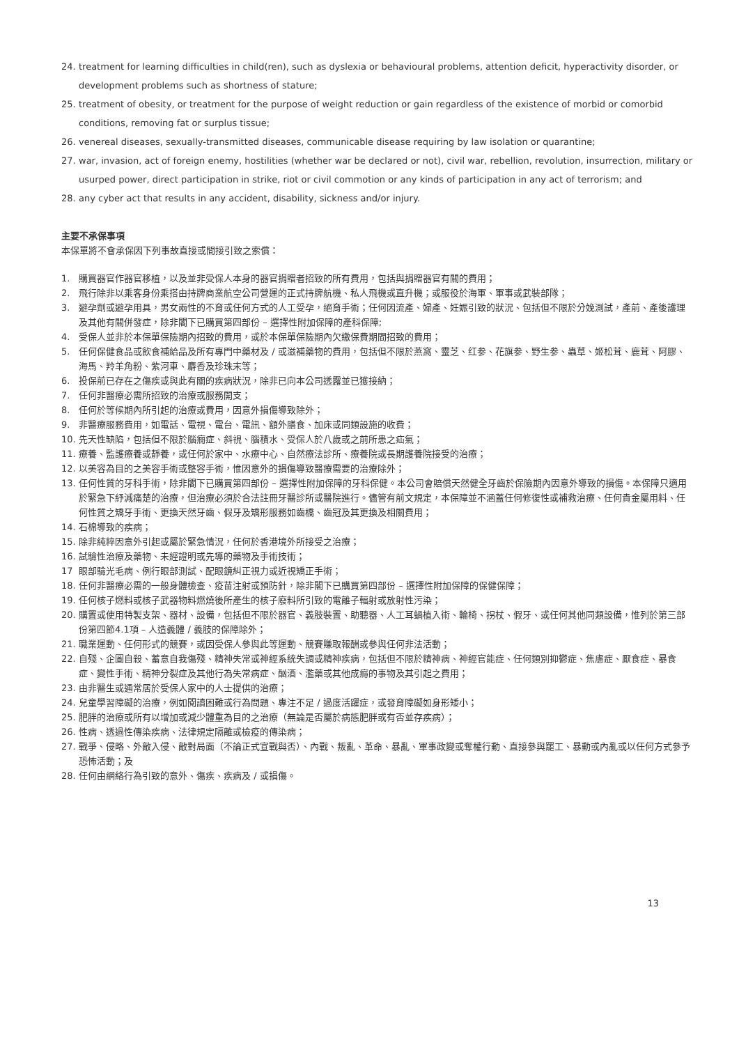24. treatment for learning difficulties in child(ren), such as dyslexia or behavioural problems, attention deficit, hyperactivity disorder, or development problems such as shortness of stature;
25. treatment of obesity, or treatment for the purpose of weight reduction or gain regardless of the existence of morbid or comorbid conditions, removing fat or surplus tissue;
26. venereal diseases, sexually-transmitted diseases, communicable disease requiring by law isolation or quarantine;
27. war, invasion, act of foreign enemy, hostilities (whether war be declared or not), civil war, rebellion, revolution, insurrection, military or usurped power, direct participation in strike, riot or civil commotion or any kinds of participation in any act of terrorism; and
28. any cyber act that results in any accident, disability, sickness and/or injury.
主要不承保事項
本保單將不會承保因下列事故直接或間接引致之索償：
1. 購買器官作器官移植，以及並非受保人本身的器官捐贈者招致的所有費用，包括與捐贈器官有關的費用；
2. 飛行除非以乘客身份乘搭由持牌商業航空公司營運的正式持牌航機、私人飛機或直升機；或服役於海軍、軍事或武裝部隊；
3. 避孕劑或避孕用具，男女兩性的不育或任何方式的人工受孕，絕育手術；任何因流產、婦產、妊娠引致的狀況、包括但不限於分娩測試，產前、產後護理及其他有關併發症，除非閣下已購買第四部份 – 選擇性附加保障的產科保障;
4. 受保人並非於本保單保險期內招致的費用，或於本保單保險期內欠繳保費期間招致的費用；
5. 任何保健食品或飲食補給品及所有專門中藥材及 / 或滋補藥物的費用，包括但不限於燕窩、靈芝、红参、花旗参、野生参、蟲草、姬松茸、鹿茸、阿膠、海馬、羚羊角粉、紫河車、麝香及珍珠末等；
6. 投保前已存在之傷疾或與此有關的疾病狀況，除非已向本公司透露並已獲接納；
7. 任何非醫療必需所招致的治療或服務開支；
8. 任何於等候期內所引起的治療或費用，因意外損傷導致除外；
9. 非醫療服務費用，如電話、電視、電台、電訊、額外膳食、加床或同類設施的收費；
10. 先天性缺陷，包括但不限於腦癇症、斜視、腦積水、受保人於八歲或之前所患之疝氣；
11. 療養、監護療養或靜養，或任何於家中、水療中心、自然療法診所、療養院或長期護養院接受的治療；
12. 以美容為目的之美容手術或整容手術，惟因意外的損傷導致醫療需要的治療除外；
13. 任何性質的牙科手術，除非閣下已購買第四部份 – 選擇性附加保障的牙科保健。本公司會賠償天然健全牙齒於保險期內因意外導致的損傷。本保障只適用於緊急下紓減痛楚的治療，但治療必須於合法註冊牙醫診所或醫院進行。儘管有前文規定，本保障並不涵蓋任何修復性或補救治療、任何貴金屬用料、任何性質之矯牙手術、更換天然牙齒、假牙及矯形服務如齒橋、齒冠及其更換及相關費用；
14. 石棉導致的疾病；
15. 除非純粹因意外引起或屬於緊急情況，任何於香港境外所接受之治療；
16. 試驗性治療及藥物、未經證明或先導的藥物及手術技術；
17 眼部驗光毛病、例行眼部測試、配眼鏡糾正視力或近視矯正手術；
18. 任何非醫療必需的一般身體檢查、疫苗注射或預防針，除非閣下已購買第四部份 – 選擇性附加保障的保健保障；
19. 任何核子燃料或核子武器物料燃燒後所產生的核子廢料所引致的電離子輻射或放射性污染；
20. 購置或使用特製支架、器材、設備，包括但不限於器官、義肢裝置、助聽器、人工耳蝸植入術、輪椅、拐杖、假牙、或任何其他同類設備，惟列於第三部份第四節4.1項 – 人造義體 / 義肢的保障除外；
21. 職業運動、任何形式的競賽，或因受保人參與此等運動、競賽賺取報酬或參與任何非法活動；
22. 自殘、企圖自殺、蓄意自我傷殘、精神失常或神經系統失調或精神疾病，包括但不限於精神病、神經官能症、任何類別抑鬱症、焦慮症、厭食症、暴食症、變性手術、精神分裂症及其他行為失常病症、酗酒、濫藥或其他成癮的事物及其引起之費用；
23. 由非醫生或通常居於受保人家中的人士提供的治療；
24. 兒童學習障礙的治療，例如閱讀困難或行為問題、專注不足 / 過度活躍症，或發育障礙如身形矮小；
25. 肥胖的治療或所有以增加或減少體重為目的之治療（無論是否屬於病態肥胖或有否並存疾病）；
26. 性病、透過性傳染疾病、法律規定隔離或檢疫的傳染病；
27. 戰爭、侵略、外敵入侵、敵對局面（不論正式宣戰與否）、內戰、叛亂、革命、暴亂、軍事政變或奪權行動、直接參與罷工、暴動或內亂或以任何方式參予恐怖活動；及
28. 任何由網絡行為引致的意外、傷疾、疾病及 / 或損傷。
13